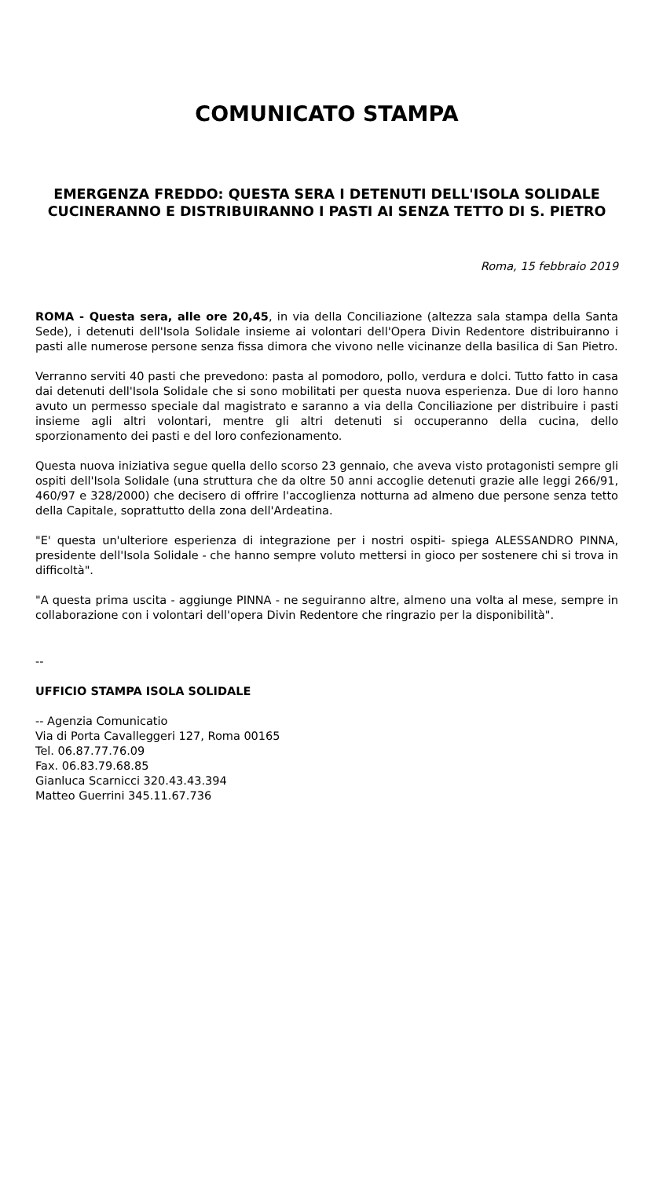COMUNICATO STAMPA
EMERGENZA FREDDO: QUESTA SERA I DETENUTI DELL'ISOLA SOLIDALE CUCINERANNO E DISTRIBUIRANNO I PASTI AI SENZA TETTO DI S. PIETRO
Roma, 15 febbraio 2019
ROMA - Questa sera, alle ore 20,45, in via della Conciliazione (altezza sala stampa della Santa Sede), i detenuti dell'Isola Solidale insieme ai volontari dell'Opera Divin Redentore distribuiranno i pasti alle numerose persone senza fissa dimora che vivono nelle vicinanze della basilica di San Pietro.
Verranno serviti 40 pasti che prevedono: pasta al pomodoro, pollo, verdura e dolci. Tutto fatto in casa dai detenuti dell'Isola Solidale che si sono mobilitati per questa nuova esperienza. Due di loro hanno avuto un permesso speciale dal magistrato e saranno a via della Conciliazione per distribuire i pasti insieme agli altri volontari, mentre gli altri detenuti si occuperanno della cucina, dello sporzionamento dei pasti e del loro confezionamento.
Questa nuova iniziativa segue quella dello scorso 23 gennaio, che aveva visto protagonisti sempre gli ospiti dell'Isola Solidale (una struttura che da oltre 50 anni accoglie detenuti grazie alle leggi 266/91, 460/97 e 328/2000) che decisero di offrire l'accoglienza notturna ad almeno due persone senza tetto della Capitale, soprattutto della zona dell'Ardeatina.
"E' questa un'ulteriore esperienza di integrazione per i nostri ospiti- spiega ALESSANDRO PINNA, presidente dell'Isola Solidale - che hanno sempre voluto mettersi in gioco per sostenere chi si trova in difficoltà".
"A questa prima uscita - aggiunge PINNA - ne seguiranno altre, almeno una volta al mese, sempre in collaborazione con i volontari dell'opera Divin Redentore che ringrazio per la disponibilità".
--
UFFICIO STAMPA ISOLA SOLIDALE
-- Agenzia Comunicatio
Via di Porta Cavalleggeri 127, Roma 00165
Tel. 06.87.77.76.09
Fax. 06.83.79.68.85
Gianluca Scarnicci 320.43.43.394
Matteo Guerrini 345.11.67.736